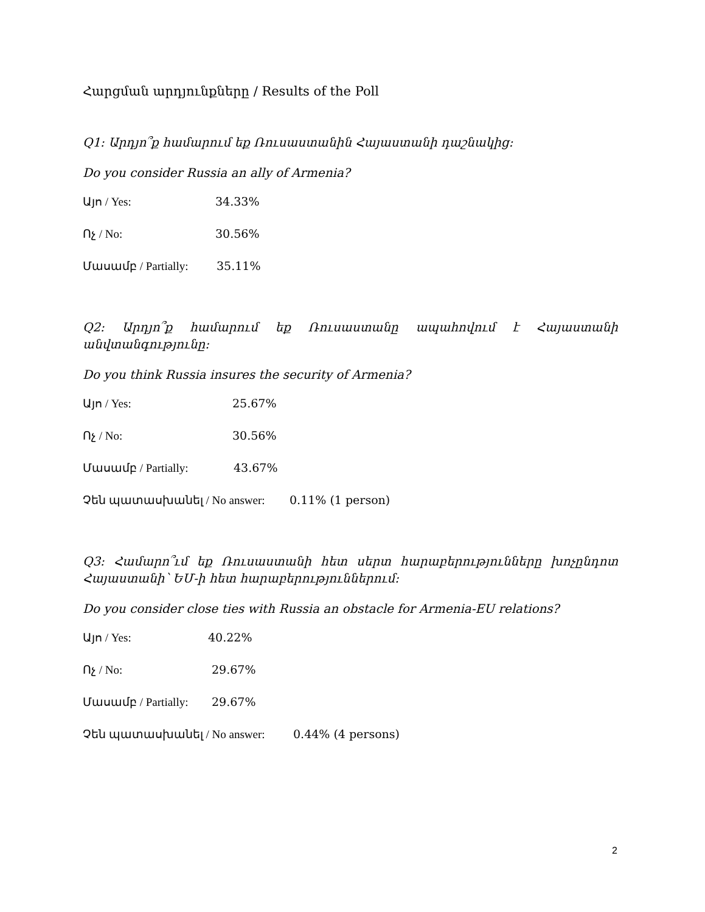Հարցման արդյունքները / Results of the Poll
Q1: Արդյո՞ք համարում եք Ռուսաստանին Հայաստանի դաշնակից:
Do you consider Russia an ally of Armenia?
Այո / Yes: 34.33%
Ոչ / No: 30.56%
Մասամբ / Partially: 35.11%
Q2: Արդյո՞ք համարում եք Ռուսաստանը ապահովում է Հայաստանի անվտանգությունը:
Do you think Russia insures the security of Armenia?
Այո / Yes: 25.67%
Ոչ / No: 30.56%
Մասամբ / Partially: 43.67%
Չեն պատասխանել / No answer: 0.11% (1 person)
Q3: Համարո՞ւմ եք Ռուսաստանի հետ սերտ հարաբերությունները խոչընդոտ Հայաստանի՝ ԵՄ-ի հետ հարաբերություններում:
Do you consider close ties with Russia an obstacle for Armenia-EU relations?
Այո / Yes: 40.22%
Ոչ / No: 29.67%
Մասամբ / Partially: 29.67%
Չեն պատասխանել / No answer: 0.44% (4 persons)
2